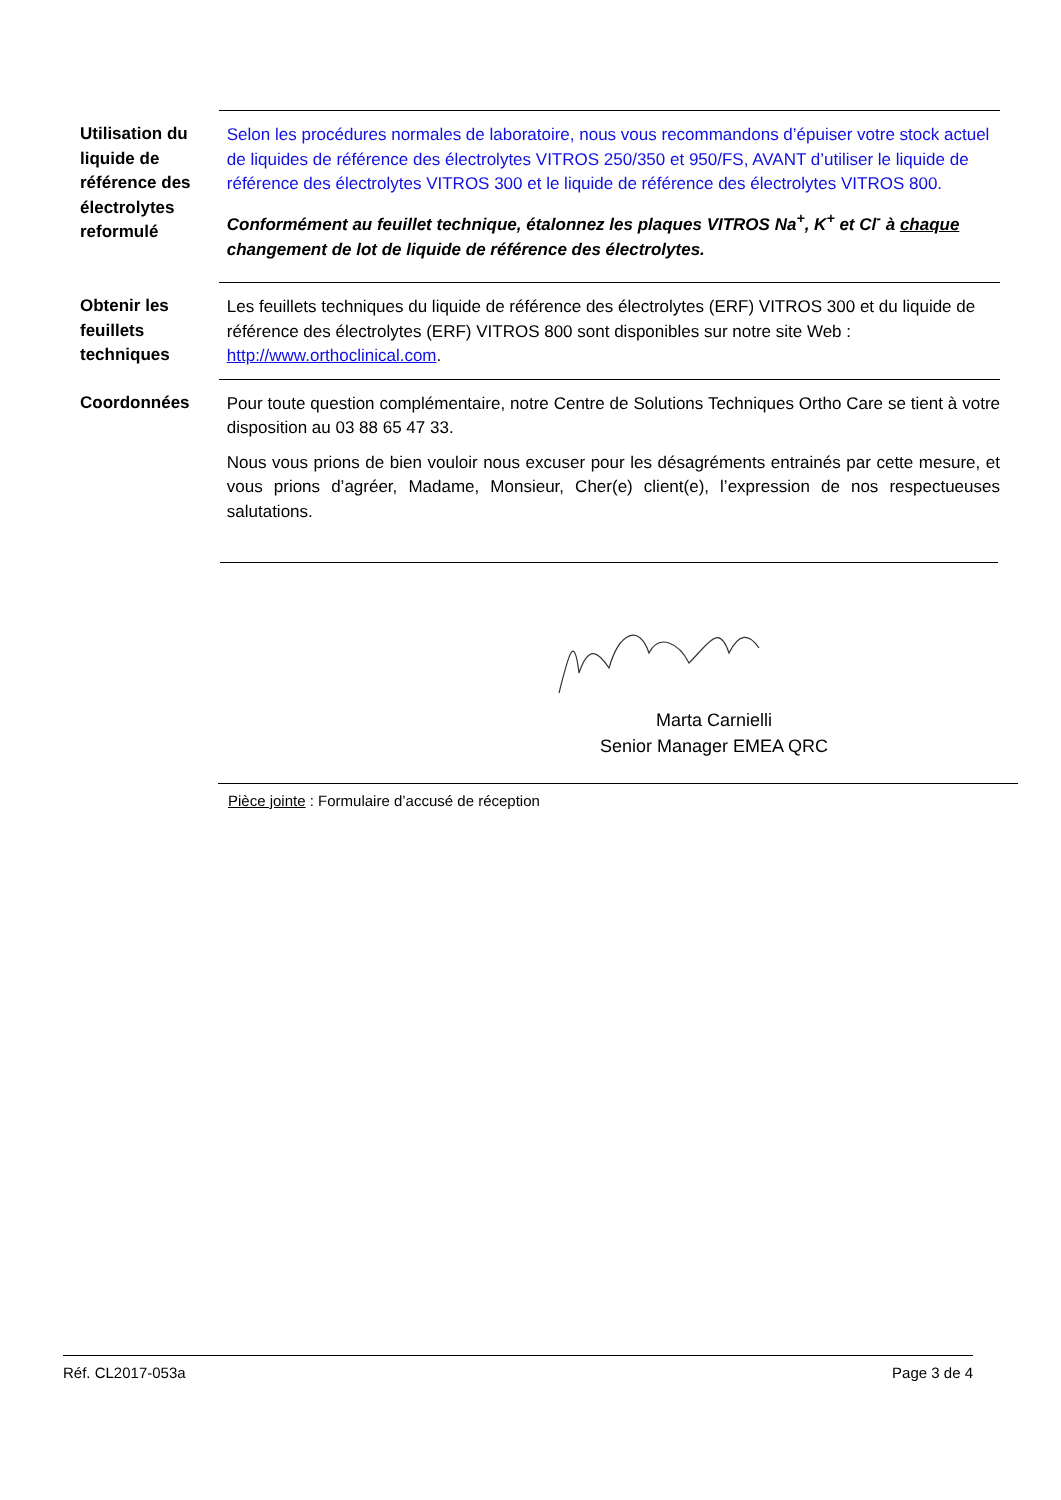Utilisation du liquide de référence des électrolytes reformulé
Selon les procédures normales de laboratoire, nous vous recommandons d’épuiser votre stock actuel de liquides de référence des électrolytes VITROS 250/350 et 950/FS, AVANT d’utiliser le liquide de référence des électrolytes VITROS 300 et le liquide de référence des électrolytes VITROS 800.
Conformément au feuillet technique, étalonnez les plaques VITROS Na<sup>+</sup>, K<sup>+</sup> et Cl<sup>-</sup> à chaque changement de lot de liquide de référence des électrolytes.
Obtenir les feuillets techniques
Les feuillets techniques du liquide de référence des électrolytes (ERF) VITROS 300 et du liquide de référence des électrolytes (ERF) VITROS 800 sont disponibles sur notre site Web : http://www.orthoclinical.com.
Coordonnées
Pour toute question complémentaire, notre Centre de Solutions Techniques Ortho Care se tient à votre disposition au 03 88 65 47 33.
Nous vous prions de bien vouloir nous excuser pour les désagréments entrainés par cette mesure, et vous prions d’agréer, Madame, Monsieur, Cher(e) client(e), l’expression de nos respectueuses salutations.
Marta Carnielli
Senior Manager EMEA QRC
Pièce jointe : Formulaire d’accusé de réception
Réf. CL2017-053a Page 3 de 4